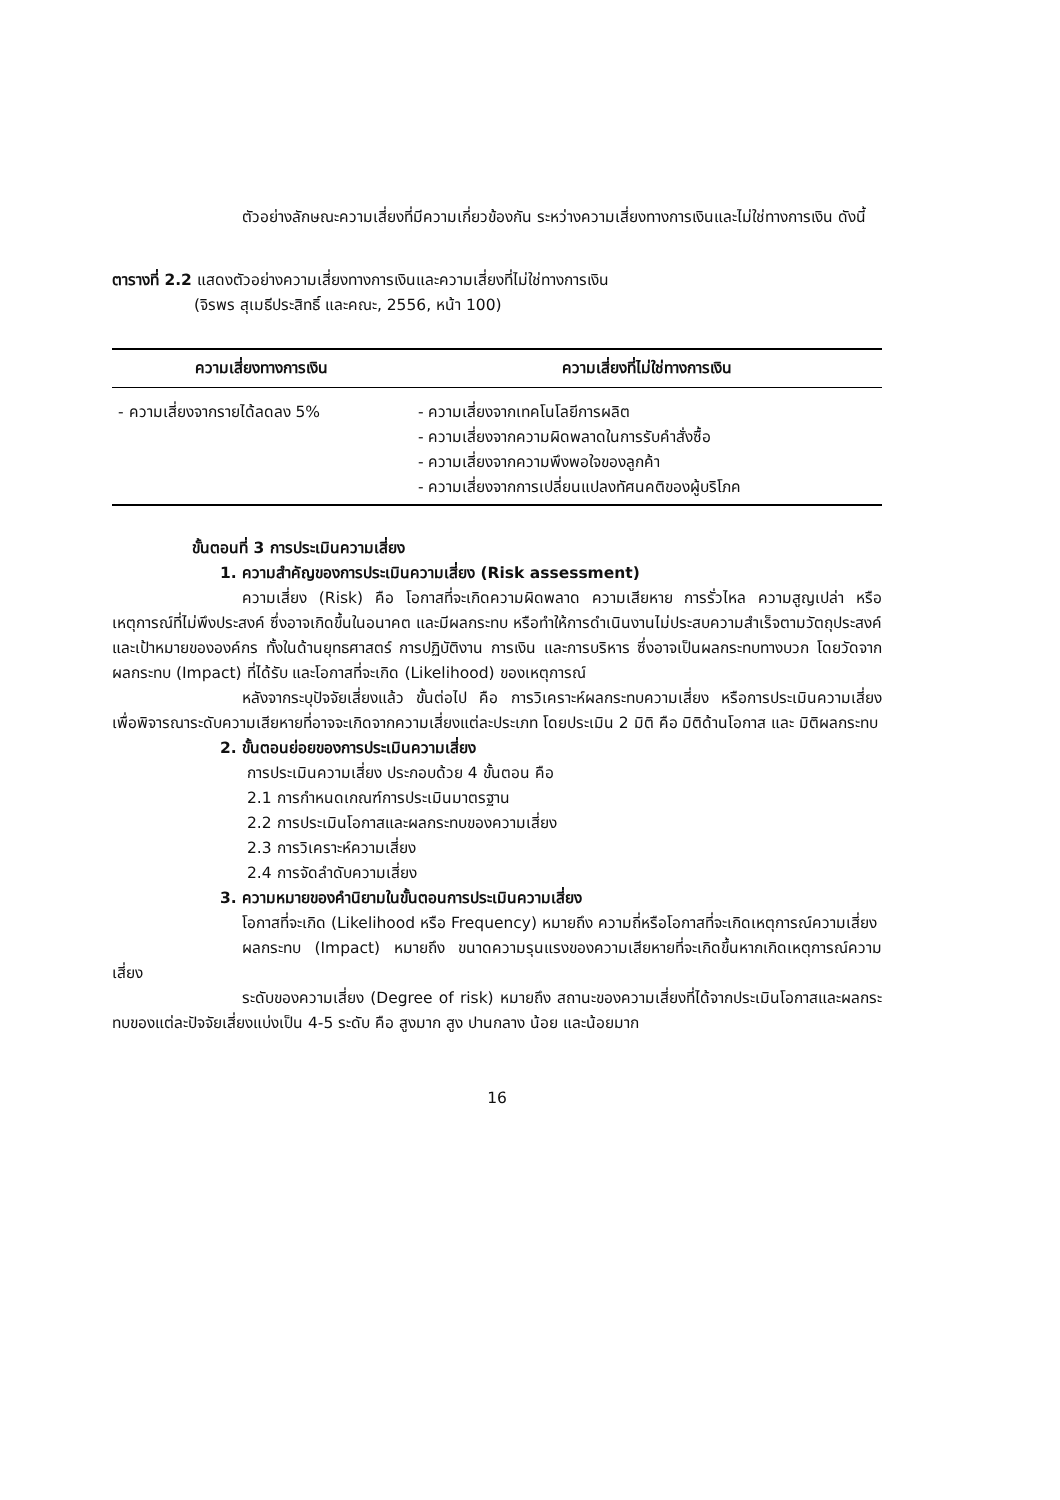ตัวอย่างลักษณะความเสี่ยงที่มีความเกี่ยวข้องกัน ระหว่างความเสี่ยงทางการเงินและไม่ใช่ทางการเงิน ดังนี้
ตารางที่ 2.2 แสดงตัวอย่างความเสี่ยงทางการเงินและความเสี่ยงที่ไม่ใช่ทางการเงิน
(จิรพร สุเมธีประสิทธิ์ และคณะ, 2556, หน้า 100)
| ความเสี่ยงทางการเงิน | ความเสี่ยงที่ไม่ใช่ทางการเงิน |
| --- | --- |
| - ความเสี่ยงจากรายได้ลดลง 5% | - ความเสี่ยงจากเทคโนโลยีการผลิต - ความเสี่ยงจากความผิดพลาดในการรับคำสั่งซื้อ - ความเสี่ยงจากความพึงพอใจของลูกค้า - ความเสี่ยงจากการเปลี่ยนแปลงทัศนคติของผู้บริโภค |
ขั้นตอนที่ 3 การประเมินความเสี่ยง
1. ความสำคัญของการประเมินความเสี่ยง (Risk assessment)
ความเสี่ยง (Risk) คือ โอกาสที่จะเกิดความผิดพลาด ความเสียหาย การรั่วไหล ความสูญเปล่า หรือเหตุการณ์ที่ไม่พึงประสงค์ ซึ่งอาจเกิดขึ้นในอนาคต และมีผลกระทบ หรือทำให้การดำเนินงานไม่ประสบความสำเร็จตามวัตถุประสงค์และเป้าหมายขององค์กร ทั้งในด้านยุทธศาสตร์ การปฏิบัติงาน การเงิน และการบริหาร ซึ่งอาจเป็นผลกระทบทางบวก โดยวัดจากผลกระทบ (Impact) ที่ได้รับ และโอกาสที่จะเกิด (Likelihood) ของเหตุการณ์
หลังจากระบุปัจจัยเสี่ยงแล้ว ขั้นต่อไป คือ การวิเคราะห์ผลกระทบความเสี่ยง หรือการประเมินความเสี่ยง เพื่อพิจารณาระดับความเสียหายที่อาจจะเกิดจากความเสี่ยงแต่ละประเภท โดยประเมิน 2 มิติ คือ มิติด้านโอกาส และ มิติผลกระทบ
2. ขั้นตอนย่อยของการประเมินความเสี่ยง
การประเมินความเสี่ยง ประกอบด้วย 4 ขั้นตอน คือ
2.1 การกำหนดเกณฑ์การประเมินมาตรฐาน
2.2 การประเมินโอกาสและผลกระทบของความเสี่ยง
2.3 การวิเคราะห์ความเสี่ยง
2.4 การจัดลำดับความเสี่ยง
3. ความหมายของคำนิยามในขั้นตอนการประเมินความเสี่ยง
โอกาสที่จะเกิด (Likelihood หรือ Frequency) หมายถึง ความถี่หรือโอกาสที่จะเกิดเหตุการณ์ความเสี่ยง
ผลกระทบ (Impact) หมายถึง ขนาดความรุนแรงของความเสียหายที่จะเกิดขึ้นหากเกิดเหตุการณ์ความเสี่ยง
ระดับของความเสี่ยง (Degree of risk) หมายถึง สถานะของความเสี่ยงที่ได้จากประเมินโอกาสและผลกระทบของแต่ละปัจจัยเสี่ยงแบ่งเป็น 4-5 ระดับ คือ สูงมาก สูง ปานกลาง น้อย และน้อยมาก
16